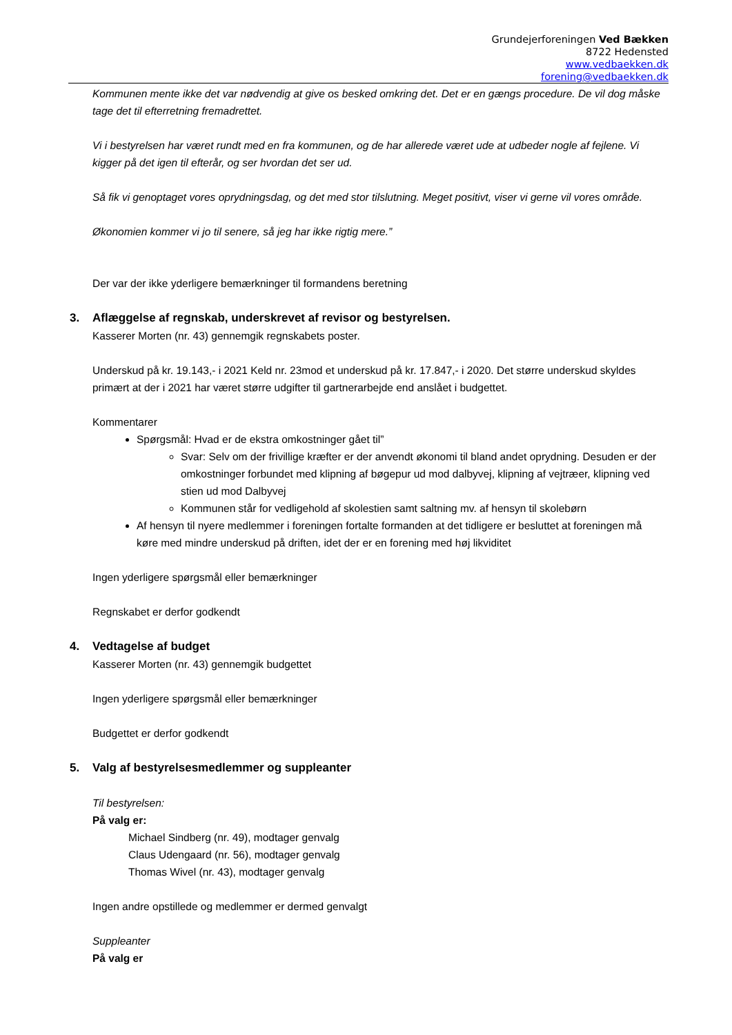Grundejerforeningen Ved Bækken
8722 Hedensted
www.vedbaekken.dk
forening@vedbaekken.dk
Kommunen mente ikke det var nødvendig at give os besked omkring det. Det er en gængs procedure. De vil dog måske tage det til efterretning fremadrettet.
Vi i bestyrelsen har været rundt med en fra kommunen, og de har allerede været ude at udbeder nogle af fejlene. Vi kigger på det igen til efterår, og ser hvordan det ser ud.
Så fik vi genoptaget vores oprydningsdag, og det med stor tilslutning. Meget positivt, viser vi gerne vil vores område.
Økonomien kommer vi jo til senere, så jeg har ikke rigtig mere.”
Der var der ikke yderligere bemærkninger til formandens beretning
3. Aflæggelse af regnskab, underskrevet af revisor og bestyrelsen.
Kasserer Morten (nr. 43) gennemgik regnskabets poster.
Underskud på kr. 19.143,- i 2021 Keld nr. 23mod et underskud på kr. 17.847,- i 2020. Det større underskud skyldes primært at der i 2021 har været større udgifter til gartnerarbejde end anslået i budgettet.
Kommentarer
Spørgsmål: Hvad er de ekstra omkostninger gået til”
Svar: Selv om der frivillige kræfter er der anvendt økonomi til bland andet oprydning. Desuden er der omkostninger forbundet med klipning af bøgepur ud mod dalbyvej, klipning af vejtræer, klipning ved stien ud mod Dalbyvej
Kommunen står for vedligehold af skolestien samt saltning mv. af hensyn til skolebørn
Af hensyn til nyere medlemmer i foreningen fortalte formanden at det tidligere er besluttet at foreningen må køre med mindre underskud på driften, idet der er en forening med høj likviditet
Ingen yderligere spørgsmål eller bemærkninger
Regnskabet er derfor godkendt
4. Vedtagelse af budget
Kasserer Morten (nr. 43) gennemgik budgettet
Ingen yderligere spørgsmål eller bemærkninger
Budgettet er derfor godkendt
5. Valg af bestyrelsesmedlemmer og suppleanter
Til bestyrelsen:
På valg er:
Michael Sindberg (nr. 49), modtager genvalg
Claus Udengaard (nr. 56), modtager genvalg
Thomas Wivel (nr. 43), modtager genvalg
Ingen andre opstillede og medlemmer er dermed genvalgt
Suppleanter
På valg er